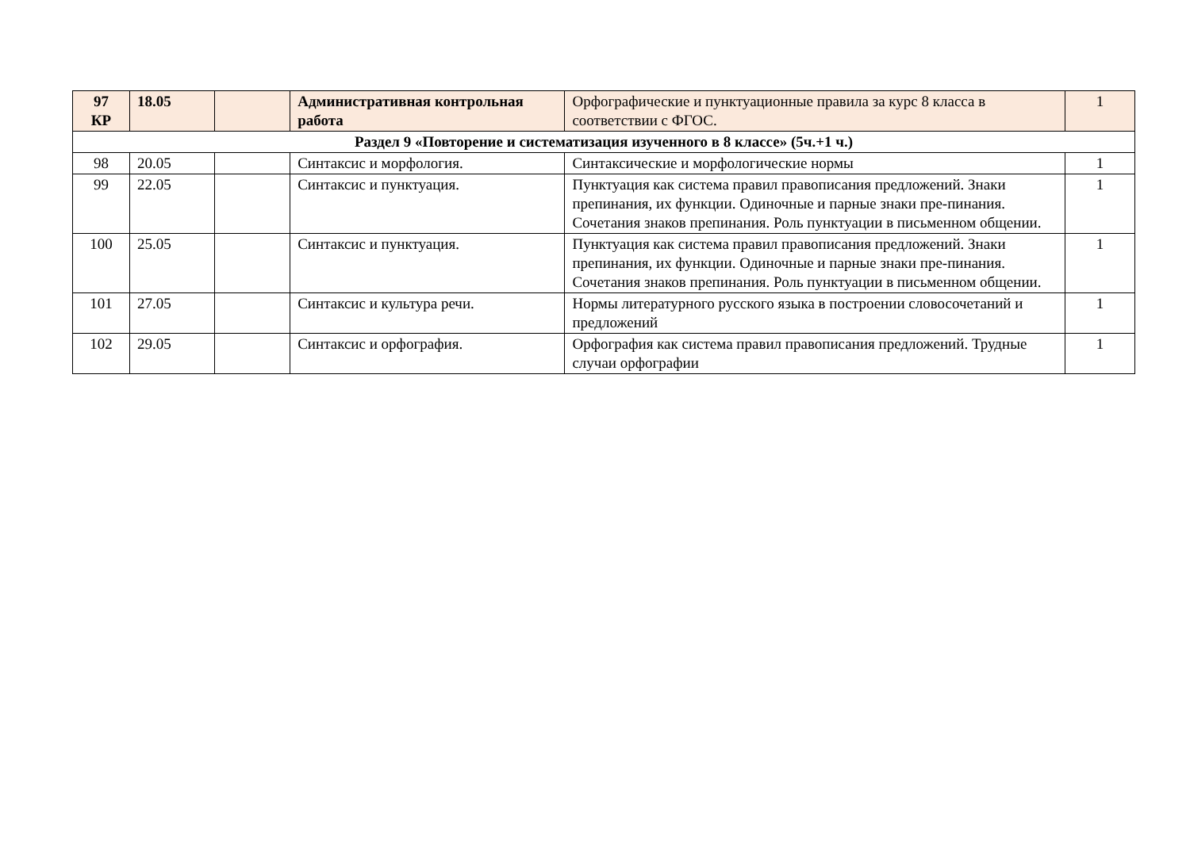| 97 КР | 18.05 | | Административная контрольная работа | Орфографические и пунктуационные правила за курс 8 класса в соответствии с ФГОС. | 1 |
| Раздел 9 «Повторение и систематизация изученного в 8 классе» (5ч.+1 ч.) | | | | | |
| 98 | 20.05 | | Синтаксис и морфология. | Синтаксические и морфологические нормы | 1 |
| 99 | 22.05 | | Синтаксис и пунктуация. | Пунктуация как система правил правописания предложений. Знаки препинания, их функции. Одиночные и парные знаки пре-пинания. Сочетания знаков препинания. Роль пунктуации в письменном общении. | 1 |
| 100 | 25.05 | | Синтаксис и пунктуация. | Пунктуация как система правил правописания предложений. Знаки препинания, их функции. Одиночные и парные знаки пре-пинания. Сочетания знаков препинания. Роль пунктуации в письменном общении. | 1 |
| 101 | 27.05 | | Синтаксис и культура речи. | Нормы литературного русского языка в построении словосочетаний и предложений | 1 |
| 102 | 29.05 | | Синтаксис и орфография. | Орфография как система правил правописания предложений. Трудные случаи орфографии | 1 |